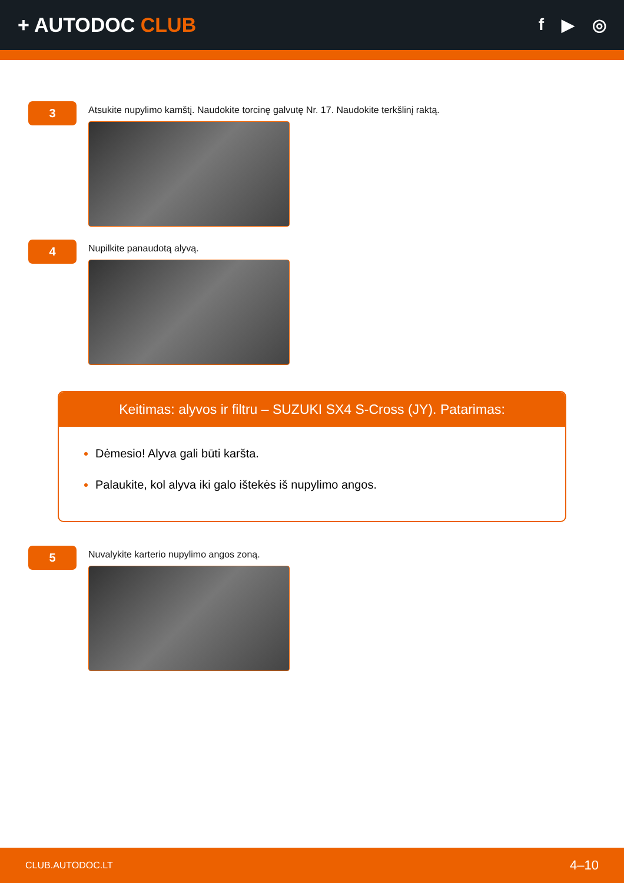+ AUTODOC CLUB
f ▶ ◎
3
Atsukite nupylimo kamštį. Naudokite torcinę galvutę Nr. 17. Naudokite terkšlinį raktą.
4
Nupilkite panaudotą alyvą.
Keitimas: alyvos ir filtru – SUZUKI SX4 S-Cross (JY). Patarimas:
Dėmesio! Alyva gali būti karšta.
Palaukite, kol alyva iki galo ištekės iš nupylimo angos.
5
Nuvalykite karterio nupylimo angos zoną.
CLUB.AUTODOC.LT 4–10